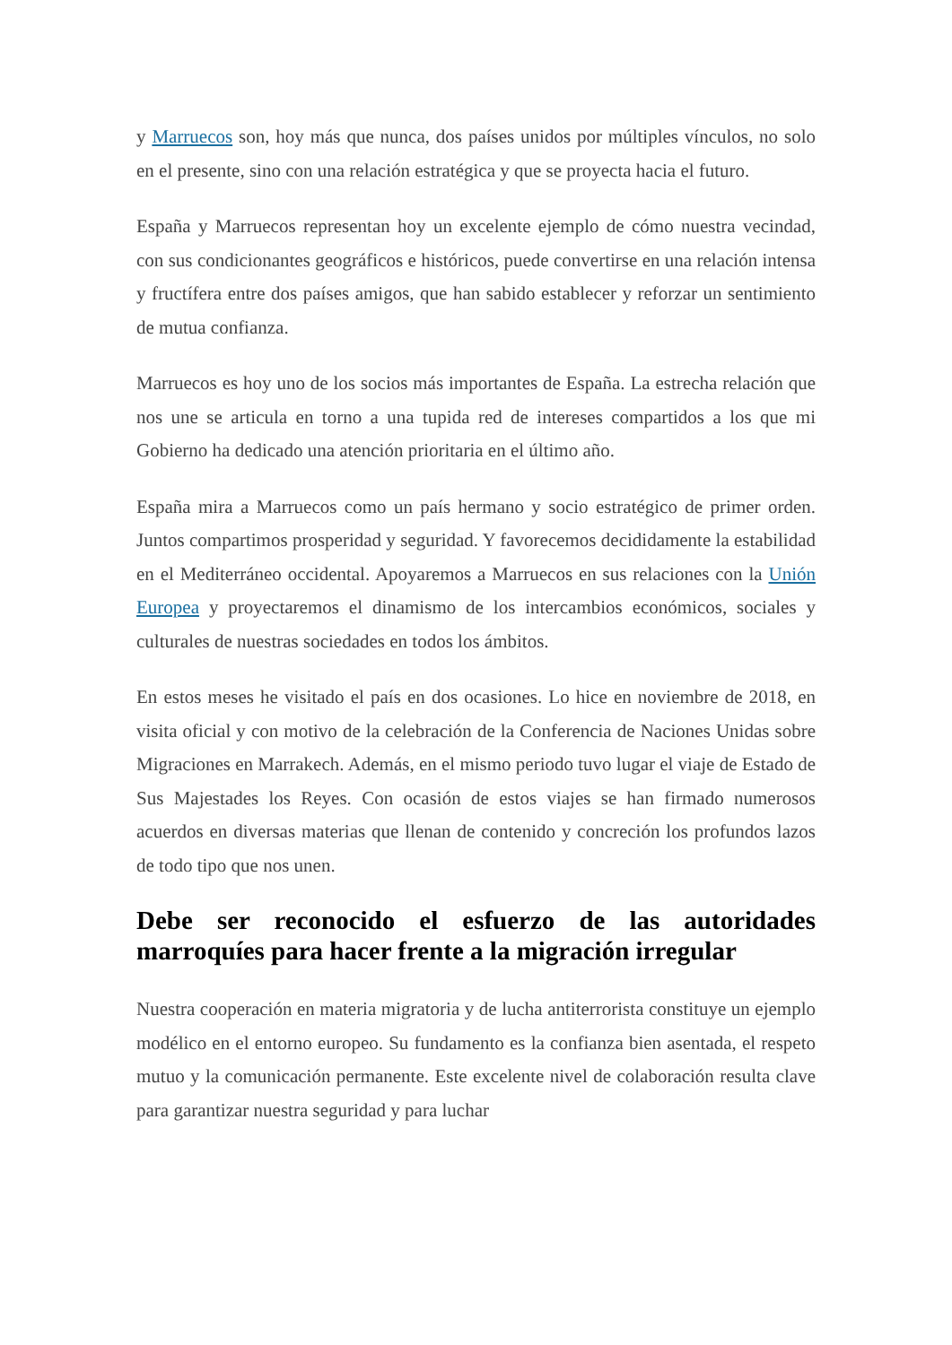y Marruecos son, hoy más que nunca, dos países unidos por múltiples vínculos, no solo en el presente, sino con una relación estratégica y que se proyecta hacia el futuro.
España y Marruecos representan hoy un excelente ejemplo de cómo nuestra vecindad, con sus condicionantes geográficos e históricos, puede convertirse en una relación intensa y fructífera entre dos países amigos, que han sabido establecer y reforzar un sentimiento de mutua confianza.
Marruecos es hoy uno de los socios más importantes de España. La estrecha relación que nos une se articula en torno a una tupida red de intereses compartidos a los que mi Gobierno ha dedicado una atención prioritaria en el último año.
España mira a Marruecos como un país hermano y socio estratégico de primer orden. Juntos compartimos prosperidad y seguridad. Y favorecemos decididamente la estabilidad en el Mediterráneo occidental. Apoyaremos a Marruecos en sus relaciones con la Unión Europea y proyectaremos el dinamismo de los intercambios económicos, sociales y culturales de nuestras sociedades en todos los ámbitos.
En estos meses he visitado el país en dos ocasiones. Lo hice en noviembre de 2018, en visita oficial y con motivo de la celebración de la Conferencia de Naciones Unidas sobre Migraciones en Marrakech. Además, en el mismo periodo tuvo lugar el viaje de Estado de Sus Majestades los Reyes. Con ocasión de estos viajes se han firmado numerosos acuerdos en diversas materias que llenan de contenido y concreción los profundos lazos de todo tipo que nos unen.
Debe ser reconocido el esfuerzo de las autoridades marroquíes para hacer frente a la migración irregular
Nuestra cooperación en materia migratoria y de lucha antiterrorista constituye un ejemplo modélico en el entorno europeo. Su fundamento es la confianza bien asentada, el respeto mutuo y la comunicación permanente. Este excelente nivel de colaboración resulta clave para garantizar nuestra seguridad y para luchar